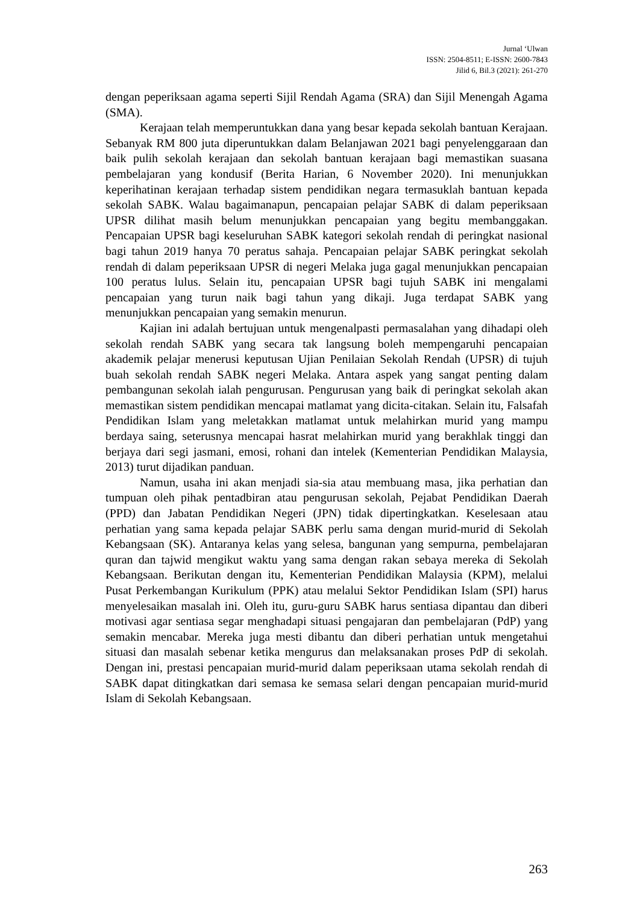Jurnal ‘Ulwan
ISSN: 2504-8511; E-ISSN: 2600-7843
Jilid 6, Bil.3 (2021): 261-270
dengan peperiksaan agama seperti Sijil Rendah Agama (SRA) dan Sijil Menengah Agama (SMA).
Kerajaan telah memperuntukkan dana yang besar kepada sekolah bantuan Kerajaan. Sebanyak RM 800 juta diperuntukkan dalam Belanjawan 2021 bagi penyelenggaraan dan baik pulih sekolah kerajaan dan sekolah bantuan kerajaan bagi memastikan suasana pembelajaran yang kondusif (Berita Harian, 6 November 2020). Ini menunjukkan keperihatinan kerajaan terhadap sistem pendidikan negara termasuklah bantuan kepada sekolah SABK. Walau bagaimanapun, pencapaian pelajar SABK di dalam peperiksaan UPSR dilihat masih belum menunjukkan pencapaian yang begitu membanggakan. Pencapaian UPSR bagi keseluruhan SABK kategori sekolah rendah di peringkat nasional bagi tahun 2019 hanya 70 peratus sahaja. Pencapaian pelajar SABK peringkat sekolah rendah di dalam peperiksaan UPSR di negeri Melaka juga gagal menunjukkan pencapaian 100 peratus lulus. Selain itu, pencapaian UPSR bagi tujuh SABK ini mengalami pencapaian yang turun naik bagi tahun yang dikaji. Juga terdapat SABK yang menunjukkan pencapaian yang semakin menurun.
Kajian ini adalah bertujuan untuk mengenalpasti permasalahan yang dihadapi oleh sekolah rendah SABK yang secara tak langsung boleh mempengaruhi pencapaian akademik pelajar menerusi keputusan Ujian Penilaian Sekolah Rendah (UPSR) di tujuh buah sekolah rendah SABK negeri Melaka. Antara aspek yang sangat penting dalam pembangunan sekolah ialah pengurusan. Pengurusan yang baik di peringkat sekolah akan memastikan sistem pendidikan mencapai matlamat yang dicita-citakan. Selain itu, Falsafah Pendidikan Islam yang meletakkan matlamat untuk melahirkan murid yang mampu berdaya saing, seterusnya mencapai hasrat melahirkan murid yang berakhlak tinggi dan berjaya dari segi jasmani, emosi, rohani dan intelek (Kementerian Pendidikan Malaysia, 2013) turut dijadikan panduan.
Namun, usaha ini akan menjadi sia-sia atau membuang masa, jika perhatian dan tumpuan oleh pihak pentadbiran atau pengurusan sekolah, Pejabat Pendidikan Daerah (PPD) dan Jabatan Pendidikan Negeri (JPN) tidak dipertingkatkan. Keselesaan atau perhatian yang sama kepada pelajar SABK perlu sama dengan murid-murid di Sekolah Kebangsaan (SK). Antaranya kelas yang selesa, bangunan yang sempurna, pembelajaran quran dan tajwid mengikut waktu yang sama dengan rakan sebaya mereka di Sekolah Kebangsaan. Berikutan dengan itu, Kementerian Pendidikan Malaysia (KPM), melalui Pusat Perkembangan Kurikulum (PPK) atau melalui Sektor Pendidikan Islam (SPI) harus menyelesaikan masalah ini. Oleh itu, guru-guru SABK harus sentiasa dipantau dan diberi motivasi agar sentiasa segar menghadapi situasi pengajaran dan pembelajaran (PdP) yang semakin mencabar. Mereka juga mesti dibantu dan diberi perhatian untuk mengetahui situasi dan masalah sebenar ketika mengurus dan melaksanakan proses PdP di sekolah. Dengan ini, prestasi pencapaian murid-murid dalam peperiksaan utama sekolah rendah di SABK dapat ditingkatkan dari semasa ke semasa selari dengan pencapaian murid-murid Islam di Sekolah Kebangsaan.
263